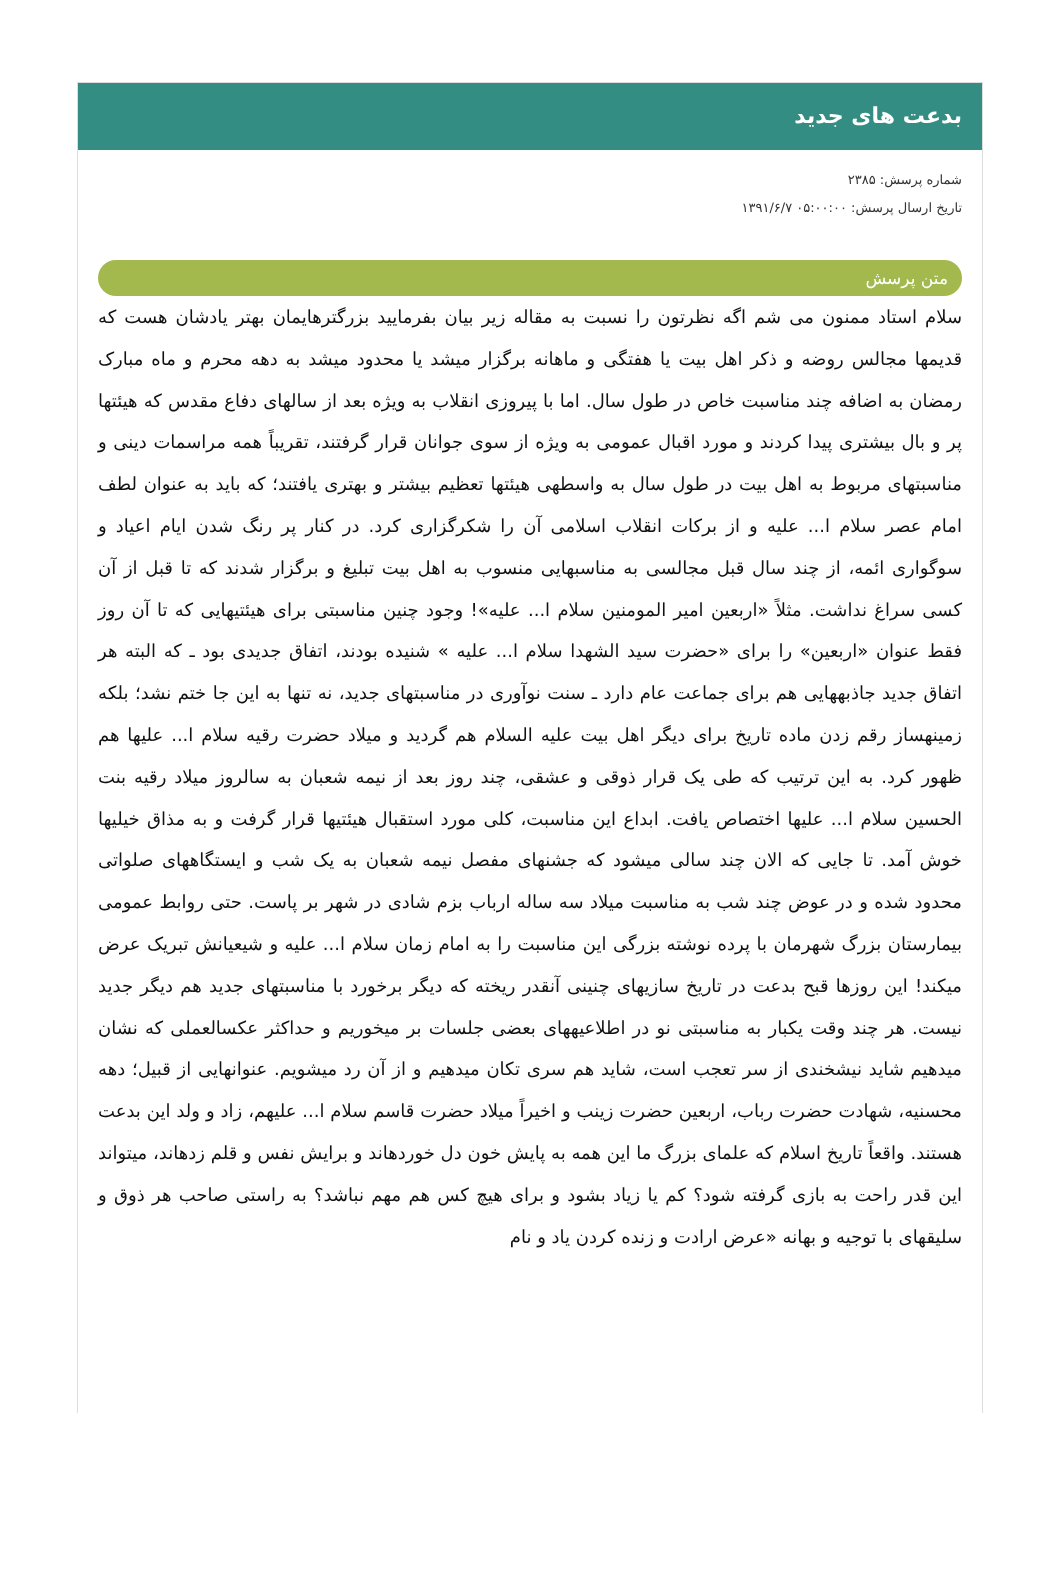بدعت های جدید
شماره پرسش: ۲۳۸۵
تاریخ ارسال پرسش: ۰۵:۰۰:۰۰ ۱۳۹۱/۶/۷
متن پرسش
سلام استاد ممنون می شم اگه نظرتون را نسبت به مقاله زیر بیان بفرمایید بزرگترهایمان بهتر یادشان هست که قدیمها مجالس روضه و ذکر اهل بیت یا هفتگی و ماهانه برگزار میشد یا محدود میشد به دهه محرم و ماه مبارک رمضان به اضافه چند مناسبت خاص در طول سال. اما با پیروزی انقلاب به ویژه بعد از سالهای دفاع مقدس که هیئتها پر و بال بیشتری پیدا کردند و مورد اقبال عمومی به ویژه از سوی جوانان قرار گرفتند، تقریباً همه مراسمات دینی و مناسبتهای مربوط به اهل بیت در طول سال به واسطهی هیئتها تعظیم بیشتر و بهتری یافتند؛ که باید به عنوان لطف امام عصر سلام ا... علیه و از برکات انقلاب اسلامی آن را شکرگزاری کرد. در کنار پر رنگ شدن ایام اعیاد و سوگواری ائمه، از چند سال قبل مجالسی به مناسبهایی منسوب به اهل بیت تبلیغ و برگزار شدند که تا قبل از آن کسی سراغ نداشت. مثلاً «اربعین امیر المومنین سلام ا... علیه»! وجود چنین مناسبتی برای هیئتیهایی که تا آن روز فقط عنوان «اربعین» را برای «حضرت سید الشهدا سلام ا... علیه » شنیده بودند، اتفاق جدیدی بود ـ که البته هر اتفاق جدید جاذبههایی هم برای جماعت عام دارد ـ سنت نوآوری در مناسبتهای جدید، نه تنها به این جا ختم نشد؛ بلکه زمینهساز رقم زدن ماده تاریخ برای دیگر اهل بیت علیه السلام هم گردید و میلاد حضرت رقیه سلام ا... علیها هم ظهور کرد. به این ترتیب که طی یک قرار ذوقی و عشقی، چند روز بعد از نیمه شعبان به سالروز میلاد رقیه بنت الحسین سلام ا... علیها اختصاص یافت. ابداع این مناسبت، کلی مورد استقبال هیئتیها قرار گرفت و به مذاق خیلیها خوش آمد. تا جایی که الان چند سالی میشود که جشنهای مفصل نیمه شعبان به یک شب و ایستگاههای صلواتی محدود شده و در عوض چند شب به مناسبت میلاد سه ساله ارباب بزم شادی در شهر بر پاست. حتی روابط عمومی بیمارستان بزرگ شهرمان با پرده نوشته بزرگی این مناسبت را به امام زمان سلام ا... علیه و شیعیانش تبریک عرض میکند! این روزها قبح بدعت در تاریخ سازیهای چنینی آنقدر ریخته که دیگر برخورد با مناسبتهای جدید هم دیگر جدید نیست. هر چند وقت یکبار به مناسبتی نو در اطلاعیههای بعضی جلسات بر میخوریم و حداکثر عکسالعملی که نشان میدهیم شاید نیشخندی از سر تعجب است، شاید هم سری تکان میدهیم و از آن رد میشویم. عنوانهایی از قبیل؛ دهه محسنیه، شهادت حضرت رباب، اربعین حضرت زینب و اخیراً میلاد حضرت قاسم سلام ا... علیهم، زاد و ولد این بدعت هستند. واقعاً تاریخ اسلام که علمای بزرگ ما این همه به پایش خون دل خوردهاند و برایش نفس و قلم زدهاند، میتواند این قدر راحت به بازی گرفته شود؟ کم یا زیاد بشود و برای هیچ کس هم مهم نباشد؟ به راستی صاحب هر ذوق و سلیقهای با توجیه و بهانه «عرض ارادت و زنده کردن یاد و نام